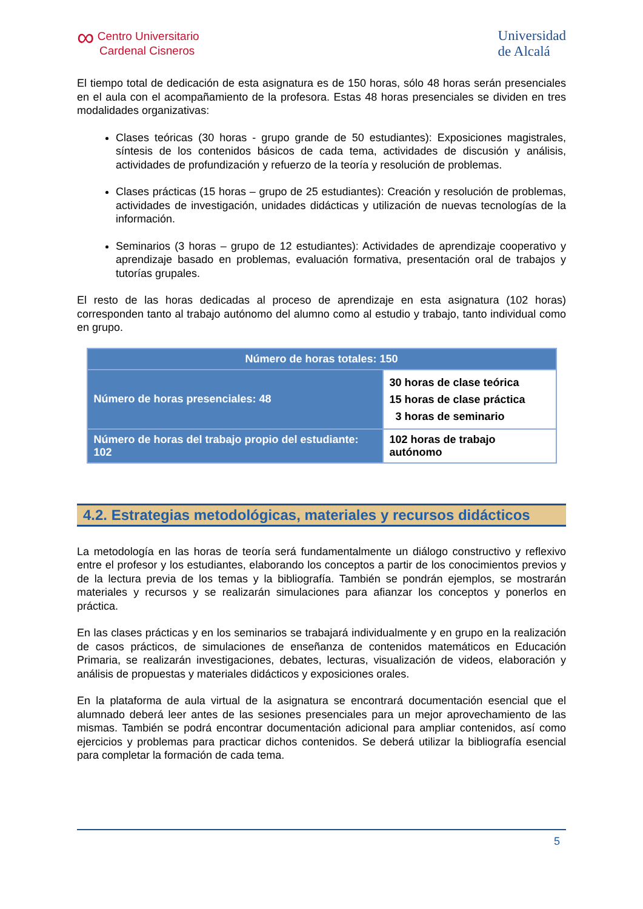∞ Centro Universitario
Cardenal Cisneros
Universidad
de Alcalá
El tiempo total de dedicación de esta asignatura es de 150 horas, sólo 48 horas serán presenciales en el aula con el acompañamiento de la profesora. Estas 48 horas presenciales se dividen en tres modalidades organizativas:
Clases teóricas (30 horas - grupo grande de 50 estudiantes): Exposiciones magistrales, síntesis de los contenidos básicos de cada tema, actividades de discusión y análisis, actividades de profundización y refuerzo de la teoría y resolución de problemas.
Clases prácticas (15 horas – grupo de 25 estudiantes): Creación y resolución de problemas, actividades de investigación, unidades didácticas y utilización de nuevas tecnologías de la información.
Seminarios (3 horas – grupo de 12 estudiantes): Actividades de aprendizaje cooperativo y aprendizaje basado en problemas, evaluación formativa, presentación oral de trabajos y tutorías grupales.
El resto de las horas dedicadas al proceso de aprendizaje en esta asignatura (102 horas) corresponden tanto al trabajo autónomo del alumno como al estudio y trabajo, tanto individual como en grupo.
| Número de horas totales: 150 | |
| --- | --- |
| Número de horas presenciales: 48 | 30 horas de clase teórica 15 horas de clase práctica 3 horas de seminario |
| Número de horas del trabajo propio del estudiante: 102 | 102 horas de trabajo autónomo |
4.2. Estrategias metodológicas, materiales y recursos didácticos
La metodología en las horas de teoría será fundamentalmente un diálogo constructivo y reflexivo entre el profesor y los estudiantes, elaborando los conceptos a partir de los conocimientos previos y de la lectura previa de los temas y la bibliografía. También se pondrán ejemplos, se mostrarán materiales y recursos y se realizarán simulaciones para afianzar los conceptos y ponerlos en práctica.
En las clases prácticas y en los seminarios se trabajará individualmente y en grupo en la realización de casos prácticos, de simulaciones de enseñanza de contenidos matemáticos en Educación Primaria, se realizarán investigaciones, debates, lecturas, visualización de videos, elaboración y análisis de propuestas y materiales didácticos y exposiciones orales.
En la plataforma de aula virtual de la asignatura se encontrará documentación esencial que el alumnado deberá leer antes de las sesiones presenciales para un mejor aprovechamiento de las mismas. También se podrá encontrar documentación adicional para ampliar contenidos, así como ejercicios y problemas para practicar dichos contenidos. Se deberá utilizar la bibliografía esencial para completar la formación de cada tema.
5